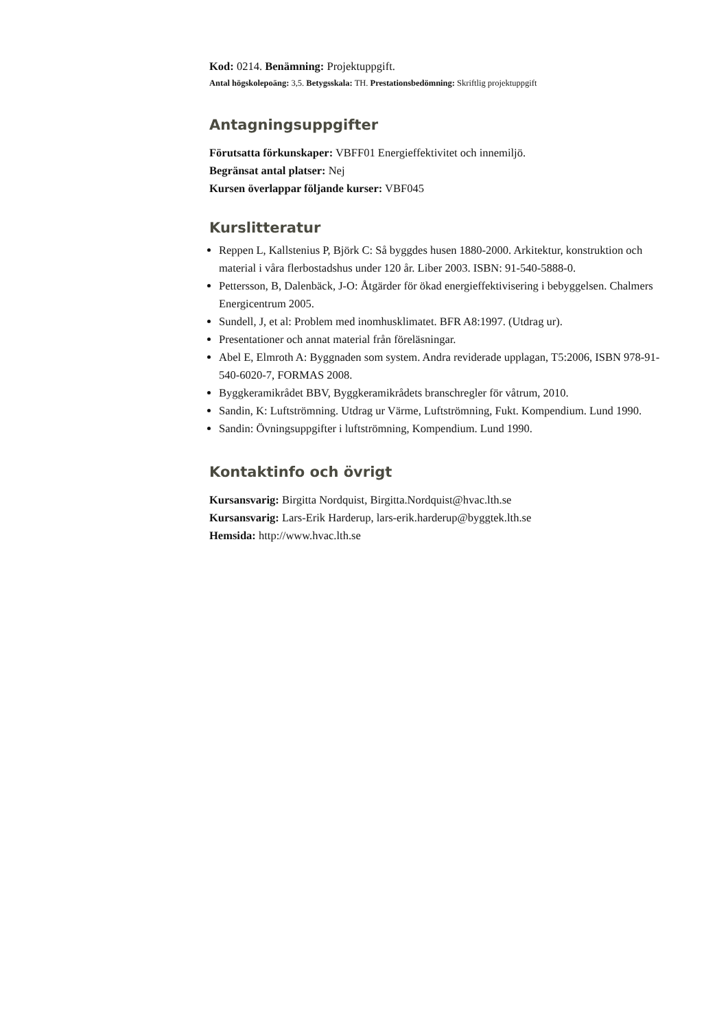Kod: 0214. Benämning: Projektuppgift.
Antal högskolepoäng: 3,5. Betygsskala: TH. Prestationsbedömning: Skriftlig projektuppgift
Antagningsuppgifter
Förutsatta förkunskaper: VBFF01 Energieffektivitet och innemiljö.
Begränsat antal platser: Nej
Kursen överlappar följande kurser: VBF045
Kurslitteratur
Reppen L, Kallstenius P, Björk C: Så byggdes husen 1880-2000. Arkitektur, konstruktion och material i våra flerbostadshus under 120 år. Liber 2003. ISBN: 91-540-5888-0.
Pettersson, B, Dalenbäck, J-O: Åtgärder för ökad energieffektivisering i bebyggelsen. Chalmers Energicentrum 2005.
Sundell, J, et al: Problem med inomhusklimatet. BFR A8:1997. (Utdrag ur).
Presentationer och annat material från föreläsningar.
Abel E, Elmroth A: Byggnaden som system. Andra reviderade upplagan, T5:2006, ISBN 978-91-540-6020-7, FORMAS 2008.
Byggkeramikrådet BBV, Byggkeramikrådets branschregler för våtrum, 2010.
Sandin, K: Luftströmning. Utdrag ur Värme, Luftströmning, Fukt. Kompendium. Lund 1990.
Sandin: Övningsuppgifter i luftströmning, Kompendium. Lund 1990.
Kontaktinfo och övrigt
Kursansvarig: Birgitta Nordquist, Birgitta.Nordquist@hvac.lth.se
Kursansvarig: Lars-Erik Harderup, lars-erik.harderup@byggtek.lth.se
Hemsida: http://www.hvac.lth.se